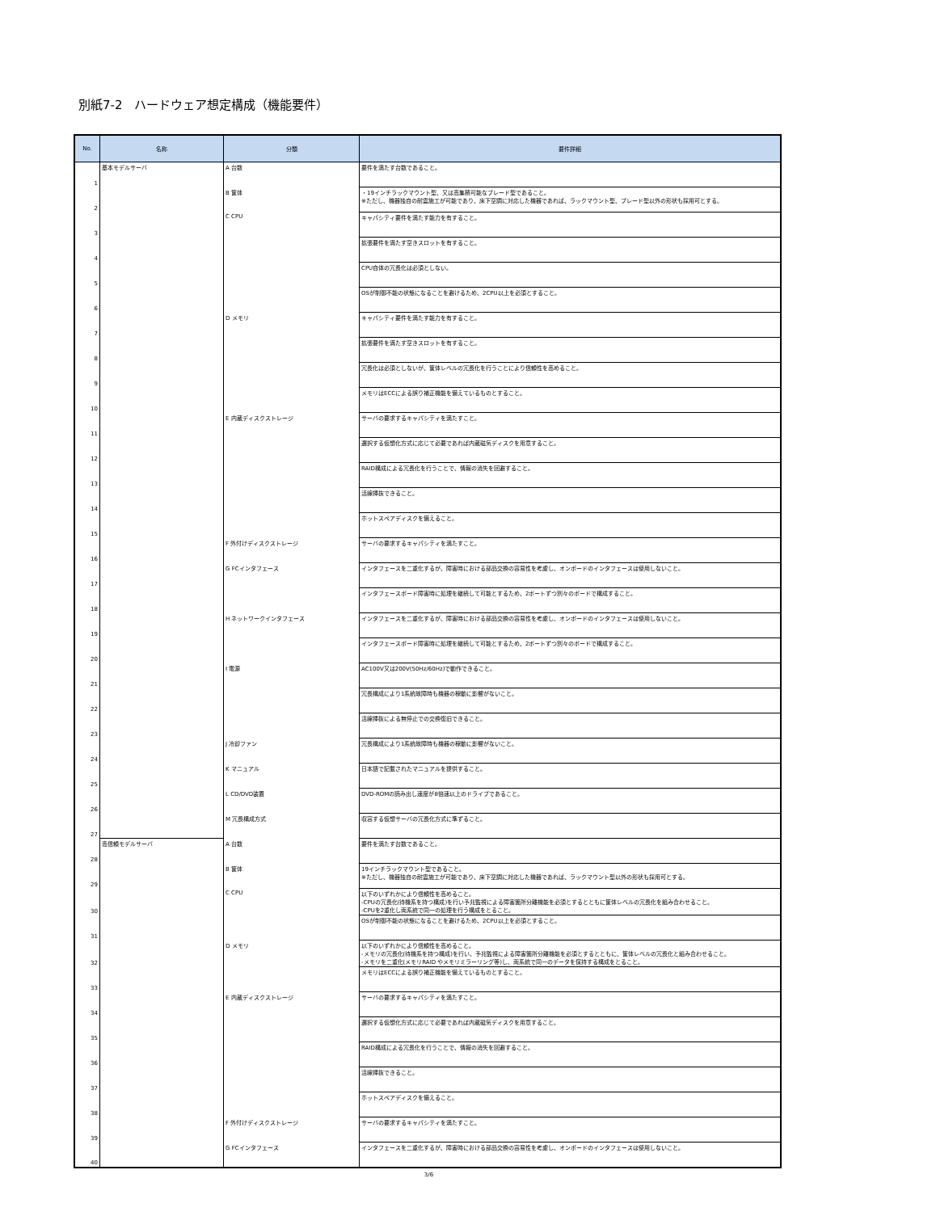別紙7-2　ハードウェア想定構成（機能要件）
| No. | 名称 | 分類 | 要件詳細 |
| --- | --- | --- | --- |
| 1 | 基本モデルサーバ | A 台数 | 要件を満たす台数であること。 |
| 2 | | B 筐体 | ・19インチラックマウント型、又は高集積可能なブレード型であること。 ※ただし、機器独自の耐震施工が可能であり、床下空調に対応した機器であれば、ラックマウント型、ブレード型以外の形状も採用可とする。 |
| 3 | | C CPU | キャパシティ要件を満たす能力を有すること。 |
| 4 | | | 拡張要件を満たす空きスロットを有すること。 |
| 5 | | | CPU自体の冗長化は必須としない。 |
| 6 | | | OSが制御不能の状態になることを避けるため、2CPU以上を必須とすること。 |
| 7 | | D メモリ | キャパシティ要件を満たす能力を有すること。 |
| 8 | | | 拡張要件を満たす空きスロットを有すること。 |
| 9 | | | 冗長化は必須としないが、筐体レベルの冗長化を行うことにより信頼性を高めること。 |
| 10 | | | メモリはECCによる誤り補正機能を備えているものとすること。 |
| 11 | | E 内蔵ディスクストレージ | サーバの要求するキャパシティを満たすこと。 |
| 12 | | | 選択する仮想化方式に応じて必要であれば内蔵磁気ディスクを用意すること。 |
| 13 | | | RAID構成による冗長化を行うことで、情報の消失を回避すること。 |
| 14 | | | 活線挿抜できること。 |
| 15 | | | ホットスペアディスクを備えること。 |
| 16 | | F 外付けディスクストレージ | サーバの要求するキャパシティを満たすこと。 |
| 17 | | G FCインタフェース | インタフェースを二重化するが、障害時における部品交換の容易性を考慮し、オンボードのインタフェースは使用しないこと。 |
| 18 | | | インタフェースボード障害時に処理を継続して可能とするため、2ポートずつ別々のボードで構成すること。 |
| 19 | | H ネットワークインタフェース | インタフェースを二重化するが、障害時における部品交換の容易性を考慮し、オンボードのインタフェースは使用しないこと。 |
| 20 | | | インタフェースボード障害時に処理を継続して可能とするため、2ポートずつ別々のボードで構成すること。 |
| 21 | | I 電源 | AC100V又は200V(50Hz/60Hz)で動作できること。 |
| 22 | | | 冗長構成により1系統故障時も機器の稼動に影響がないこと。 |
| 23 | | | 活線挿抜による無停止での交換復旧できること。 |
| 24 | | J 冷却ファン | 冗長構成により1系統故障時も機器の稼動に影響がないこと。 |
| 25 | | K マニュアル | 日本語で記載されたマニュアルを提供すること。 |
| 26 | | L CD/DVD装置 | DVD-ROMの読み出し速度が8倍速以上のドライブであること。 |
| 27 | | M 冗長構成方式 | 収容する仮想サーバの冗長化方式に準ずること。 |
| 28 | 高信頼モデルサーバ | A 台数 | 要件を満たす台数であること。 |
| 29 | | B 筐体 | 19インチラックマウント型であること。 ※ただし、機器独自の耐震施工が可能であり、床下空調に対応した機器であれば、ラックマウント型以外の形状も採用可とする。 |
| 30 | | C CPU | 以下のいずれかにより信頼性を高めること。 -CPUの冗長化(待機系を持つ構成)を行い予兆監視による障害箇所分離機能を必須とするとともに筐体レベルの冗長化を組み合わせること。 -CPUを2重化し両系統で同一の処理を行う構成をとること。 |
| 31 | | | OSが制御不能の状態になることを避けるため、2CPU以上を必須とすること。 |
| 32 | | D メモリ | 以下のいずれかにより信頼性を高めること。 -メモリの冗長化(待機系を持つ構成)を行い、予兆監視による障害箇所分離機能を必須とするとともに、筐体レベルの冗長化と組み合わせること。 -メモリを二重化(メモリRAID やメモリミラーリング等)し、両系統で同一のデータを保持する構成をとること。 |
| 33 | | | メモリはECCによる誤り補正機能を備えているものとすること。 |
| 34 | | E 内蔵ディスクストレージ | サーバの要求するキャパシティを満たすこと。 |
| 35 | | | 選択する仮想化方式に応じて必要であれば内蔵磁気ディスクを用意すること。 |
| 36 | | | RAID構成による冗長化を行うことで、情報の消失を回避すること。 |
| 37 | | | 活線挿抜できること。 |
| 38 | | | ホットスペアディスクを備えること。 |
| 39 | | F 外付けディスクストレージ | サーバの要求するキャパシティを満たすこと。 |
| 40 | | G FCインタフェース | インタフェースを二重化するが、障害時における部品交換の容易性を考慮し、オンボードのインタフェースは使用しないこと。 |
3/6